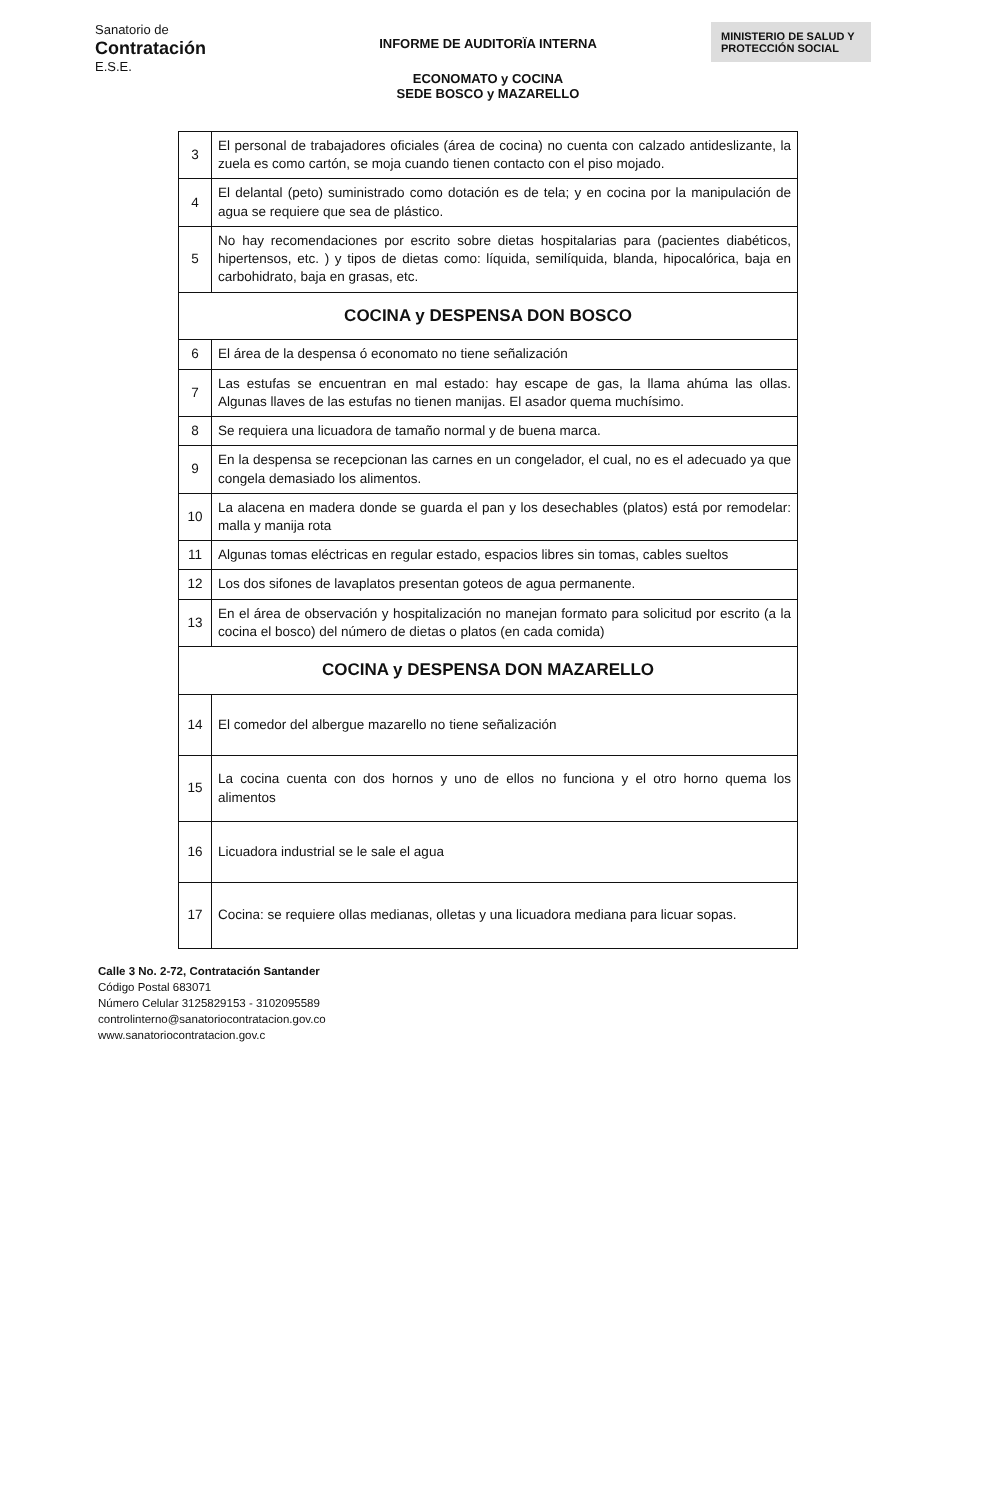Sanatorio de
Contratación
E.S.E.
INFORME DE AUDITORÏA INTERNA
ECONOMATO y COCINA
SEDE BOSCO y MAZARELLO
MINISTERIO DE SALUD Y PROTECCIÓN SOCIAL
| 3 | El personal de trabajadores oficiales (área de cocina) no cuenta con calzado antideslizante, la zuela es como cartón, se moja cuando tienen contacto con el piso mojado. |
| 4 | El delantal (peto) suministrado como dotación es de tela; y en cocina por la manipulación de agua se requiere que sea de plástico. |
| 5 | No hay recomendaciones por escrito sobre dietas hospitalarias para (pacientes diabéticos, hipertensos, etc. ) y tipos de dietas como: líquida, semilíquida, blanda, hipocalórica, baja en carbohidrato, baja en grasas, etc. |
| COCINA y DESPENSA DON BOSCO | |
| 6 | El área de la despensa ó economato no tiene señalización |
| 7 | Las estufas se encuentran en mal estado: hay escape de gas, la llama ahúma las ollas. Algunas llaves de las estufas no tienen manijas. El asador quema muchísimo. |
| 8 | Se requiera una licuadora de tamaño normal y de buena marca. |
| 9 | En la despensa se recepcionan las carnes en un congelador, el cual, no es el adecuado ya que congela demasiado los alimentos. |
| 10 | La alacena en madera donde se guarda el pan y los desechables (platos) está por remodelar: malla y manija rota |
| 11 | Algunas tomas eléctricas en regular estado, espacios libres sin tomas, cables sueltos |
| 12 | Los dos sifones de lavaplatos presentan goteos de agua permanente. |
| 13 | En el área de observación y hospitalización no manejan formato para solicitud por escrito (a la cocina el bosco) del número de dietas o platos (en cada comida) |
| COCINA y DESPENSA DON MAZARELLO | |
| 14 | El comedor del albergue mazarello no tiene señalización |
| 15 | La cocina cuenta con dos hornos y uno de ellos no funciona y el otro horno quema los alimentos |
| 16 | Licuadora industrial se le sale el agua |
| 17 | Cocina: se requiere ollas medianas, olletas y una licuadora mediana para licuar sopas. |
Calle 3 No. 2-72, Contratación Santander
Código Postal 683071
Número Celular 3125829153 - 3102095589
controlinterno@sanatoriocontratacion.gov.co
www.sanatoriocontratacion.gov.c